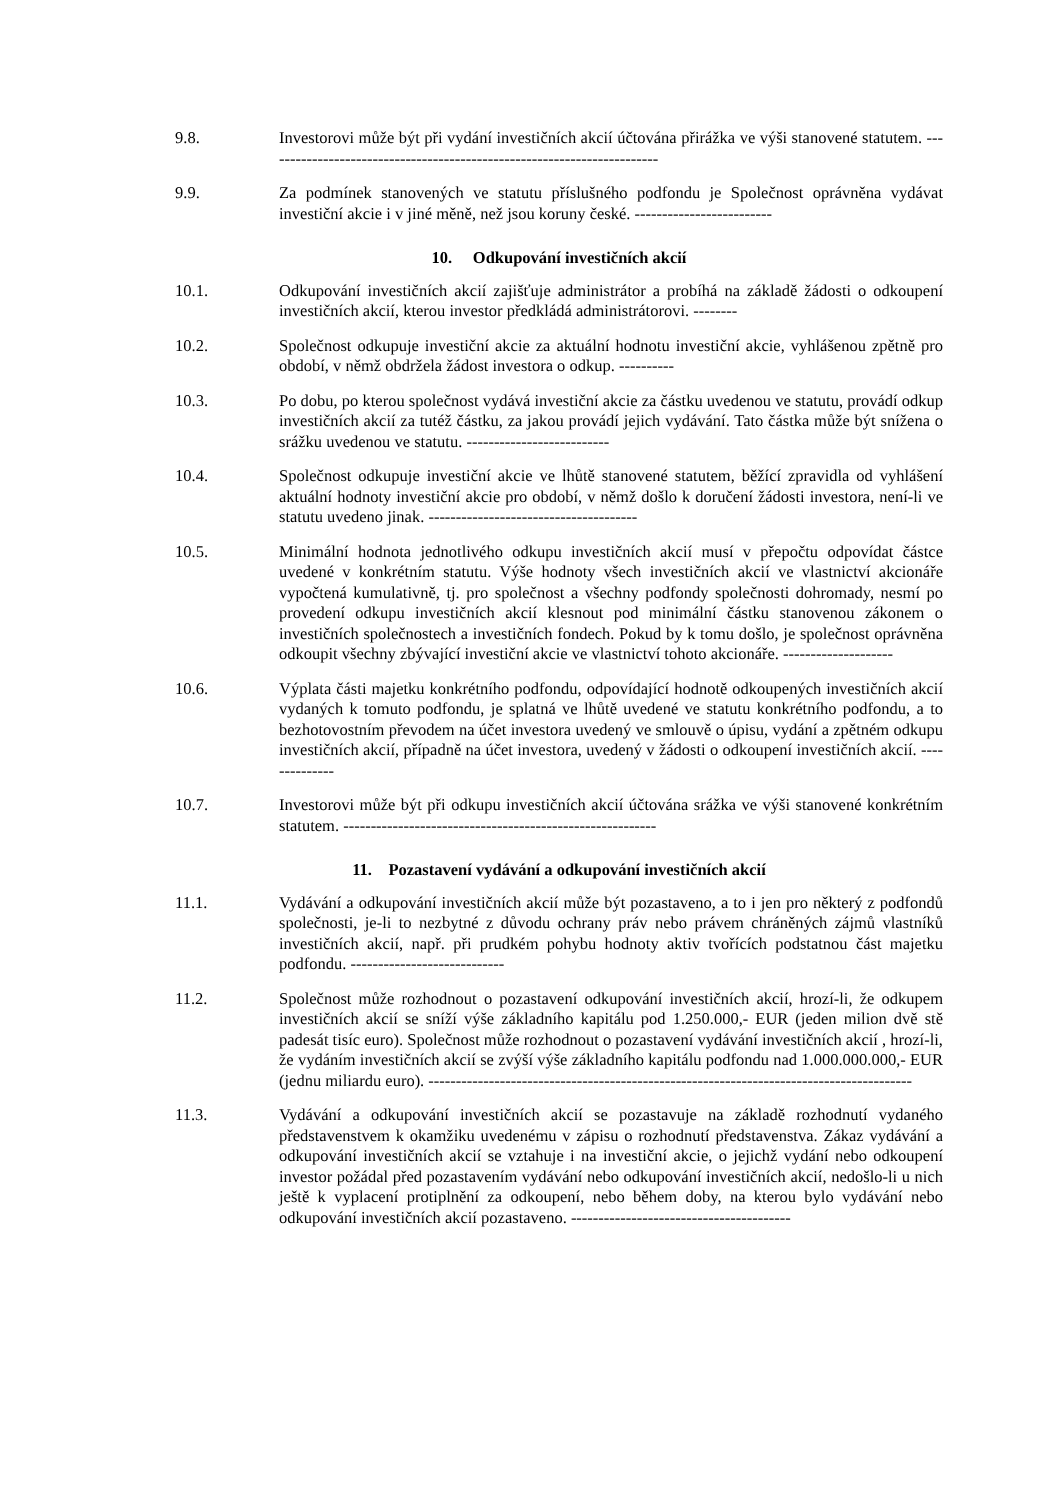9.8. Investorovi může být při vydání investičních akcií účtována přirážka ve výši stanovené statutem. ------------------------------------------------------------------------
9.9. Za podmínek stanovených ve statutu příslušného podfondu je Společnost oprávněna vydávat investiční akcie i v jiné měně, než jsou koruny české. -------------------------
10. Odkupování investičních akcií
10.1. Odkupování investičních akcií zajišťuje administrátor a probíhá na základě žádosti o odkoupení investičních akcií, kterou investor předkládá administrátorovi. --------
10.2. Společnost odkupuje investiční akcie za aktuální hodnotu investiční akcie, vyhlášenou zpětně pro období, v němž obdržela žádost investora o odkup. ----------
10.3. Po dobu, po kterou společnost vydává investiční akcie za částku uvedenou ve statutu, provádí odkup investičních akcií za tutéž částku, za jakou provádí jejich vydávání. Tato částka může být snížena o srážku uvedenou ve statutu. --------------------------
10.4. Společnost odkupuje investiční akcie ve lhůtě stanovené statutem, běžící zpravidla od vyhlášení aktuální hodnoty investiční akcie pro období, v němž došlo k doručení žádosti investora, není-li ve statutu uvedeno jinak. --------------------------------------
10.5. Minimální hodnota jednotlivého odkupu investičních akcií musí v přepočtu odpovídat částce uvedené v konkrétním statutu. Výše hodnoty všech investičních akcií ve vlastnictví akcionáře vypočtená kumulativně, tj. pro společnost a všechny podfondy společnosti dohromady, nesmí po provedení odkupu investičních akcií klesnout pod minimální částku stanovenou zákonem o investičních společnostech a investičních fondech. Pokud by k tomu došlo, je společnost oprávněna odkoupit všechny zbývající investiční akcie ve vlastnictví tohoto akcionáře. --------------------
10.6. Výplata části majetku konkrétního podfondu, odpovídající hodnotě odkoupených investičních akcií vydaných k tomuto podfondu, je splatná ve lhůtě uvedené ve statutu konkrétního podfondu, a to bezhotovostním převodem na účet investora uvedený ve smlouvě o úpisu, vydání a zpětném odkupu investičních akcií, případně na účet investora, uvedený v žádosti o odkoupení investičních akcií. --------------
10.7. Investorovi může být při odkupu investičních akcií účtována srážka ve výši stanovené konkrétním statutem. ---------------------------------------------------------
11. Pozastavení vydávání a odkupování investičních akcií
11.1. Vydávání a odkupování investičních akcií může být pozastaveno, a to i jen pro některý z podfondů společnosti, je-li to nezbytné z důvodu ochrany práv nebo právem chráněných zájmů vlastníků investičních akcií, např. při prudkém pohybu hodnoty aktiv tvořících podstatnou část majetku podfondu. ----------------------------
11.2. Společnost může rozhodnout o pozastavení odkupování investičních akcií, hrozí-li, že odkupem investičních akcií se sníží výše základního kapitálu pod 1.250.000,- EUR (jeden milion dvě stě padesát tisíc euro). Společnost může rozhodnout o pozastavení vydávání investičních akcií , hrozí-li, že vydáním investičních akcií se zvýší výše základního kapitálu podfondu nad 1.000.000.000,- EUR (jednu miliardu euro). ----------------------------------------------------------------------------------------
11.3. Vydávání a odkupování investičních akcií se pozastavuje na základě rozhodnutí vydaného představenstvem k okamžiku uvedenému v zápisu o rozhodnutí představenstva. Zákaz vydávání a odkupování investičních akcií se vztahuje i na investiční akcie, o jejichž vydání nebo odkoupení investor požádal před pozastavením vydávání nebo odkupování investičních akcií, nedošlo-li u nich ještě k vyplacení protiplnění za odkoupení, nebo během doby, na kterou bylo vydávání nebo odkupování investičních akcií pozastaveno. ----------------------------------------